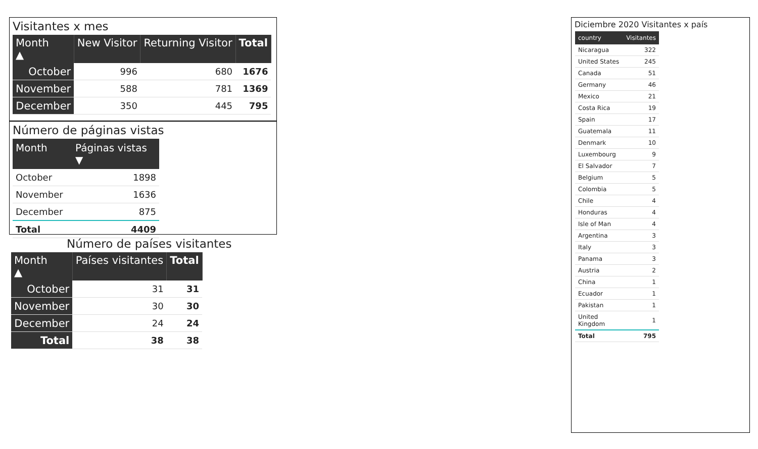Visitantes x mes
| Month ▲ | New Visitor | Returning Visitor | Total |
| --- | --- | --- | --- |
| October | 996 | 680 | 1676 |
| November | 588 | 781 | 1369 |
| December | 350 | 445 | 795 |
Número de páginas vistas
| Month | Páginas vistas ▼ |
| --- | --- |
| October | 1898 |
| November | 1636 |
| December | 875 |
| Total | 4409 |
Número de países visitantes
| Month ▲ | Países visitantes | Total |
| --- | --- | --- |
| October | 31 | 31 |
| November | 30 | 30 |
| December | 24 | 24 |
| Total | 38 | 38 |
Diciembre 2020 Visitantes x país
| country | Visitantes |
| --- | --- |
| Nicaragua | 322 |
| United States | 245 |
| Canada | 51 |
| Germany | 46 |
| Mexico | 21 |
| Costa Rica | 19 |
| Spain | 17 |
| Guatemala | 11 |
| Denmark | 10 |
| Luxembourg | 9 |
| El Salvador | 7 |
| Belgium | 5 |
| Colombia | 5 |
| Chile | 4 |
| Honduras | 4 |
| Isle of Man | 4 |
| Argentina | 3 |
| Italy | 3 |
| Panama | 3 |
| Austria | 2 |
| China | 1 |
| Ecuador | 1 |
| Pakistan | 1 |
| United Kingdom | 1 |
| Total | 795 |